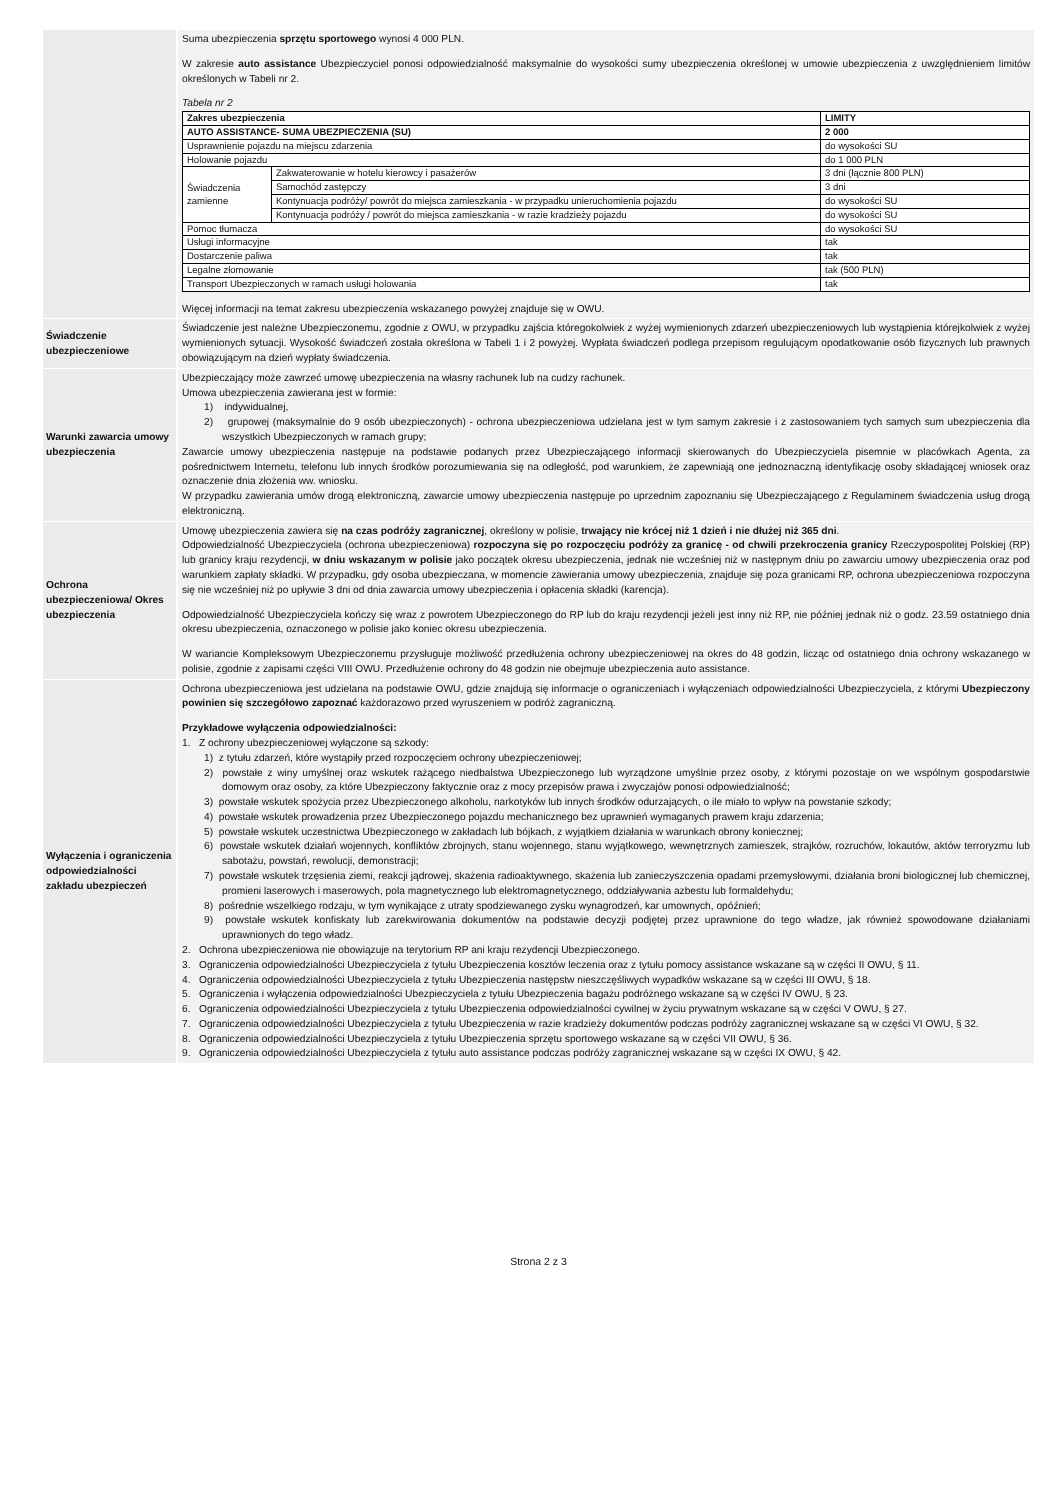Suma ubezpieczenia sprzętu sportowego wynosi 4 000 PLN.
W zakresie auto assistance Ubezpieczyciel ponosi odpowiedzialność maksymalnie do wysokości sumy ubezpieczenia określonej w umowie ubezpieczenia z uwzględnieniem limitów określonych w Tabeli nr 2.
Tabela nr 2
| Zakres ubezpieczenia | | LIMITY |
| AUTO ASSISTANCE- SUMA UBEZPIECZENIA (SU) | | 2 000 |
| Usprawnienie pojazdu na miejscu zdarzenia | | do wysokości SU |
| Holowanie pojazdu | | do 1 000 PLN |
| Świadczenia zamienne | Zakwaterowanie w hotelu kierowcy i pasażerów | 3 dni (łącznie 800 PLN) |
| | Samochód zastępczy | 3 dni |
| | Kontynuacja podróży/ powrót do miejsca zamieszkania - w przypadku unieruchomienia pojazdu | do wysokości SU |
| | Kontynuacja podróży / powrót do miejsca zamieszkania - w razie kradzieży pojazdu | do wysokości SU |
| Pomoc tłumacza | | do wysokości SU |
| Usługi informacyjne | | tak |
| Dostarczenie paliwa | | tak |
| Legalne złomowanie | | tak (500 PLN) |
| Transport Ubezpieczonych w ramach usługi holowania | | tak |
Więcej informacji na temat zakresu ubezpieczenia wskazanego powyżej znajduje się w OWU.
Świadczenie ubezpieczeniowe
Świadczenie jest należne Ubezpieczonemu, zgodnie z OWU, w przypadku zajścia któregokolwiek z wyżej wymienionych zdarzeń ubezpieczeniowych lub wystąpienia którejkolwiek z wyżej wymienionych sytuacji. Wysokość świadczeń została określona w Tabeli 1 i 2 powyżej. Wypłata świadczeń podlega przepisom regulującym opodatkowanie osób fizycznych lub prawnych obowiązującym na dzień wypłaty świadczenia.
Warunki zawarcia umowy ubezpieczenia
Ubezpieczający może zawrzeć umowę ubezpieczenia na własny rachunek lub na cudzy rachunek.
Umowa ubezpieczenia zawierana jest w formie:
1) indywidualnej,
2) grupowej (maksymalnie do 9 osób ubezpieczonych) - ochrona ubezpieczeniowa udzielana jest w tym samym zakresie i z zastosowaniem tych samych sum ubezpieczenia dla wszystkich Ubezpieczonych w ramach grupy;
Zawarcie umowy ubezpieczenia następuje na podstawie podanych przez Ubezpieczającego informacji skierowanych do Ubezpieczyciela pisemnie w placówkach Agenta, za pośrednictwem Internetu, telefonu lub innych środków porozumiewania się na odległość, pod warunkiem, że zapewniają one jednoznaczną identyfikację osoby składającej wniosek oraz oznaczenie dnia złożenia ww. wniosku.
W przypadku zawierania umów drogą elektroniczną, zawarcie umowy ubezpieczenia następuje po uprzednim zapoznaniu się Ubezpieczającego z Regulaminem świadczenia usług drogą elektroniczną.
Ochrona ubezpieczeniowa/ Okres ubezpieczenia
Umowę ubezpieczenia zawiera się na czas podróży zagranicznej, określony w polisie, trwający nie krócej niż 1 dzień i nie dłużej niż 365 dni.
Odpowiedzialność Ubezpieczyciela (ochrona ubezpieczeniowa) rozpoczyna się po rozpoczęciu podróży za granicę - od chwili przekroczenia granicy Rzeczypospolitej Polskiej (RP) lub granicy kraju rezydencji, w dniu wskazanym w polisie jako początek okresu ubezpieczenia, jednak nie wcześniej niż w następnym dniu po zawarciu umowy ubezpieczenia oraz pod warunkiem zapłaty składki. W przypadku, gdy osoba ubezpieczana, w momencie zawierania umowy ubezpieczenia, znajduje się poza granicami RP, ochrona ubezpieczeniowa rozpoczyna się nie wcześniej niż po upływie 3 dni od dnia zawarcia umowy ubezpieczenia i opłacenia składki (karencja).
Odpowiedzialność Ubezpieczyciela kończy się wraz z powrotem Ubezpieczonego do RP lub do kraju rezydencji jeżeli jest inny niż RP, nie później jednak niż o godz. 23.59 ostatniego dnia okresu ubezpieczenia, oznaczonego w polisie jako koniec okresu ubezpieczenia.
W wariancie Kompleksowym Ubezpieczonemu przysługuje możliwość przedłużenia ochrony ubezpieczeniowej na okres do 48 godzin, licząc od ostatniego dnia ochrony wskazanego w polisie, zgodnie z zapisami części VIII OWU. Przedłużenie ochrony do 48 godzin nie obejmuje ubezpieczenia auto assistance.
Wyłączenia i ograniczenia odpowiedzialności zakładu ubezpieczeń
Ochrona ubezpieczeniowa jest udzielana na podstawie OWU, gdzie znajdują się informacje o ograniczeniach i wyłączeniach odpowiedzialności Ubezpieczyciela, z którymi Ubezpieczony powinien się szczegółowo zapoznać każdorazowo przed wyruszeniem w podróż zagraniczną.
Przykładowe wyłączenia odpowiedzialności:
1. Z ochrony ubezpieczeniowej wyłączone są szkody:
1) z tytułu zdarzeń, które wystąpiły przed rozpoczęciem ochrony ubezpieczeniowej;
2) powstałe z winy umyślnej oraz wskutek rażącego niedbalstwa Ubezpieczonego lub wyrządzone umyślnie przez osoby, z którymi pozostaje on we wspólnym gospodarstwie domowym oraz osoby, za które Ubezpieczony faktycznie oraz z mocy przepisów prawa i zwyczajów ponosi odpowiedzialność;
3) powstałe wskutek spożycia przez Ubezpieczonego alkoholu, narkotyków lub innych środków odurzających, o ile miało to wpływ na powstanie szkody;
4) powstałe wskutek prowadzenia przez Ubezpieczonego pojazdu mechanicznego bez uprawnień wymaganych prawem kraju zdarzenia;
5) powstałe wskutek uczestnictwa Ubezpieczonego w zakładach lub bójkach, z wyjątkiem działania w warunkach obrony koniecznej;
6) powstałe wskutek działań wojennych, konfliktów zbrojnych, stanu wojennego, stanu wyjątkowego, wewnętrznych zamieszek, strajków, rozruchów, lokautów, aktów terroryzmu lub sabotażu, powstań, rewolucji, demonstracji;
7) powstałe wskutek trzęsienia ziemi, reakcji jądrowej, skażenia radioaktywnego, skażenia lub zanieczyszczenia opadami przemysłowymi, działania broni biologicznej lub chemicznej, promieni laserowych i maserowych, pola magnetycznego lub elektromagnetycznego, oddziaływania azbestu lub formaldehydu;
8) pośrednie wszelkiego rodzaju, w tym wynikające z utraty spodziewanego zysku wynagrodzeń, kar umownych, opóźnień;
9) powstałe wskutek konfiskaty lub zarekwirowania dokumentów na podstawie decyzji podjętej przez uprawnione do tego władze, jak również spowodowane działaniami uprawnionych do tego władz.
2. Ochrona ubezpieczeniowa nie obowiązuje na terytorium RP ani kraju rezydencji Ubezpieczonego.
3. Ograniczenia odpowiedzialności Ubezpieczyciela z tytułu Ubezpieczenia kosztów leczenia oraz z tytułu pomocy assistance wskazane są w części II OWU, § 11.
4. Ograniczenia odpowiedzialności Ubezpieczyciela z tytułu Ubezpieczenia następstw nieszczęśliwych wypadków wskazane są w części III OWU, § 18.
5. Ograniczenia i wyłączenia odpowiedzialności Ubezpieczyciela z tytułu Ubezpieczenia bagażu podróżnego wskazane są w części IV OWU, § 23.
6. Ograniczenia odpowiedzialności Ubezpieczyciela z tytułu Ubezpieczenia odpowiedzialności cywilnej w życiu prywatnym wskazane są w części V OWU, § 27.
7. Ograniczenia odpowiedzialności Ubezpieczyciela z tytułu Ubezpieczenia w razie kradzieży dokumentów podczas podróży zagranicznej wskazane są w części VI OWU, § 32.
8. Ograniczenia odpowiedzialności Ubezpieczyciela z tytułu Ubezpieczenia sprzętu sportowego wskazane są w części VII OWU, § 36.
9. Ograniczenia odpowiedzialności Ubezpieczyciela z tytułu auto assistance podczas podróży zagranicznej wskazane są w części IX OWU, § 42.
Strona 2 z 3